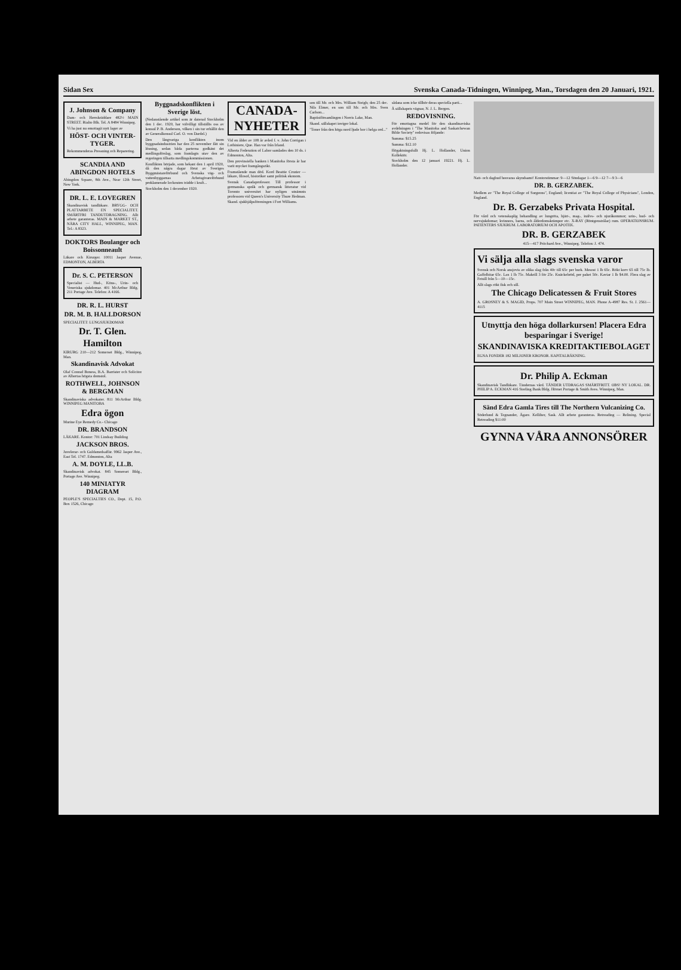Sidan Sex Svenska Canada-Tidningen, Winnipeg, Man., Torsdagen den 20 Januari, 1921.
J. Johnson & Company
Dam- och Herrskräddare 482½ MAIN STREET. Rialto Blk. Tel. A 8484 Winnipeg.
Vi ha just nu emottagit nytt lager av
HÖST- OCH VINTER-TYGER.
Rekommenderas Pressning och Reparering.
SCANDIA AND ABINGDON HOTELS
Abingdon Square, 8th Ave., Near 12th Street, New York.
DR. L. E. LOVEGREN
Skandinavisk tandläkare. BRYGG- OCH PLATTARBETE EN SPECIALITET. SMÄRTFRI TANDUTDRAGNING. Allt arbete garanteras. MAIN & MARKET ST., NÄRA CITY HALL, WINNIPEG, MAN. Tel.: A 8323.
DOKTORS Boulanger och Boissonneault
Läkare och Kirurger. 10011 Jasper Avenue, EDMONTON, ALBERTA
Dr. S. C. PETERSON
Specialist — Hud-, Köns-, Urin- och Veneriska sjukdomar. 401 McArthur Bldg. 211 Portage Ave. Telefon: A 4166.
DR. R. L. HURST
DR. M. B. HALLDORSON
SPECIALITET: LUNGSJUKDOMAR
Dr. T. Glen. Hamilton
KIRURG 210—212 Somerset Bldg., Winnipeg, Man.
Skandinavisk Advokat
Olaf Conrad Boness, B.A. Barrister och Solicitor av Albertas högsta domstol.
ROTHWELL, JOHNSON & BERGMAN
Skandinaviska advokater. 811 McArthur Bldg. WINNIPEG MANITOBA
Edra ögon
Murine Eye Remedy Co.- Chicago
DR. BRANDSON
LÄKARE. Kontor: 701 Lindsay Building
JACKSON BROS.
Juvelerar- och Guldsmedsaffär. 9962 Jasper Ave., East Tel. 1747. Edmonton, Alta
A. M. DOYLE, LL.B.
Skandinavisk advokat. 845 Somerset Bldg., Portage Ave. Winnipeg.
140 MINIATYR DIAGRAM
PEOPLE'S SPECIALTIES CO., Dept. 15, P.O. Box 1526, Chicago
Byggnadskonflikten i Sverige löst.
(Nedanstående artikel som är daterad Stockholm den 1 dec. 1920, har välvilligt tillställts oss av konsul P. B. Anderson, vilken i sin tur erhållit den av Generalkonsul Carl. O. von Dardel.)
Den långvariga konflikten inom byggnadsindustrien har den 25 november fått sin lösning, sedan båda parterna godkänt det medlingsförslag, som framlagts utav den av regeringen tillsatta medlingskommissionen.
Konflikten började, som bekant den 1 april 1920, då den några dagar förut av Sveriges Byggmästareförbund och Svenska väg- och vattenbyggarnas Arbetsgivareförbund proklamerade lockouten trädde i kraft...
Stockholm den 1 december 1920.
CANADA-NYHETER
Vid en ålder av 108 år avled f. v. John Corrigan i Lotbiniere, Que. Han var från Irland.
Alberta Federation of Labor samlades den 10 ds. i Edmonton, Alta.
Den provinsiella banken i Manitoba första år har varit mycket framgångsrikt.
Framstående man död. Kord Beattie Crozier — läkare, filosof, historiker samt politisk ekonom.
Svensk Canadaprofessor. Till professor i germanska språk och germansk litteratur vid Toronto universitet har nyligen utnämnts professorn vid Queen's University Thure Hedman.
Skand. sjukhjälpsföreningen i Fort Williams.
son till Mr. och Mrs. William Steigh; den 25 dec. Nils Elmer, en son till Mr. och Mrs. Sven Carlson...
Baptistförsamlingen i Norris Lake, Man.
Skand. sällskapet inviger lokal.
"Toner från den höga nord ljude bor i helga ord..."
sådana som icke tillhör deras speciella parti...
Å sällskapets vägnar, N. J. L. Bergen.
REDOVISNING.
För emottagna medel för den skandinaviska avdelningen i "The Manitoba and Saskatchewan Bible Society" redovisas följande:
Summa: $15.25
Summa: $12.10
Högaktningsfullt Hj. L. Hollander, Union Kollektör.
Stockholm den 12 januari 19221. Hj. L. Hollander.
Natt- och dagbud besvaras skyndsamt! Kontorstimmar: 9—12 Söndagar 1—6 9—12 7—9 3—6
DR. B. GERZABEK.
Medlem av "The Royal College of Surgeons", England; licentiat av "The Royal College of Physicians", London, England.
Dr. B. Gerzabeks Privata Hospital.
För vård och vetenskaplig behandling av lungröta, hjärt-, mag-, inälvs- och njuråkommor; urin-, hud- och nervsjukdomar; kvinnors, barns, och ålderdomskrämpor etc. X-RAY (Röntgenstrålar) rum. OPERATIONSRUM. PATIENTERS SJUKRUM. LABORATORIUM OCH APOTEK.
DR. B. GERZABEK
415—417 Pritchard Ave., Winnipeg. Telefon: J. 474.
Vi sälja alla slags svenska varor
Svensk och Norsk ansjovis av olika slag från 40c till 65c per burk. Mesost 1 lb 65c. Rökt korv 65 till 75c lb. Gaffelbitar 65c. Lax 1 lb 75c. Makrill 3 för 25c. Knäckebröd, per paket 50c. Kaviar 1 lb $4.00. Flera slag av Fetsill från 5—10—15c.
Allt slags rökt fisk och sill.
The Chicago Delicatessen & Fruit Stores
A. GROSNEY & S. MAGID, Props. 707 Main Street WINNIPEG, MAN. Phone A-4987 Res. St. J. 2561—4115
Utnyttja den höga dollarkursen! Placera Edra besparingar i Sverige!
SKANDINAVISKA KREDITAKTIEBOLAGET
EGNA FONDER 182 MILJONER KRONOR. KAPITALRÄKNING.
Dr. Philip A. Eckman
Skandinavisk Tandläkare. Tändernas vård. TÄNDER UTDRAGAS SMÄRTFRITT. OBS! NY LOKAL. DR. PHILIP A. ECKMAN 416 Sterling Bank Bldg. Hörnet Portage & Smith Aves. Winnipeg, Man.
Sänd Edra Gamla Tires till The Northern Vulcanizing Co.
Söderlund & Tegnander, Ägare. Kelliher, Sask. Allt arbete garanteras. Retreading — Relining. Special Retreading $11:00
GYNNA VÅRA ANNONSÖRER